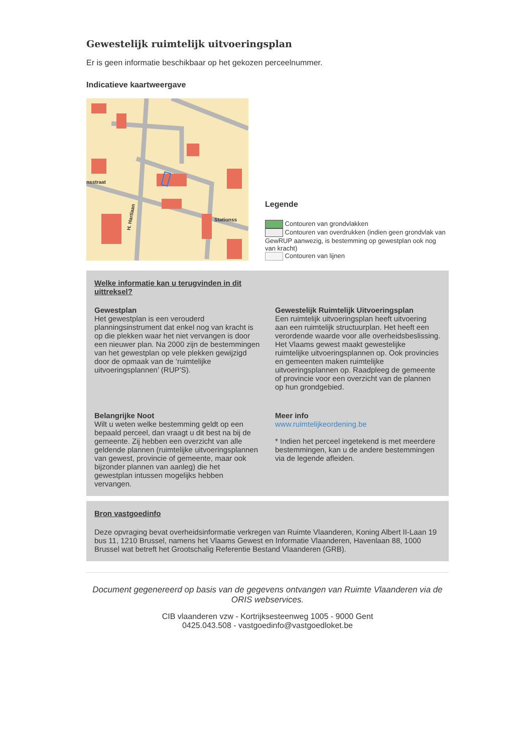Gewestelijk ruimtelijk uitvoeringsplan
Er is geen informatie beschikbaar op het gekozen perceelnummer.
Indicatieve kaartweergave
H. Hartlaan
nsstraat
Stationss
Legende
Contouren van grondvlakken
Contouren van overdrukken (indien geen grondvlak van GewRUP aanwezig, is bestemming op gewestplan ook nog van kracht)
Contouren van lijnen
Welke informatie kan u terugvinden in dit
uittreksel?
Gewestplan
Het gewestplan is een verouderd planningsinstrument dat enkel nog van kracht is op die plekken waar het niet vervangen is door een nieuwer plan. Na 2000 zijn de bestemmingen van het gewestplan op vele plekken gewijzigd door de opmaak van de ‘ruimtelijke uitvoeringsplannen’ (RUP’S).
Gewestelijk Ruimtelijk Uitvoeringsplan
Een ruimtelijk uitvoeringsplan heeft uitvoering aan een ruimtelijk structuurplan. Het heeft een verordende waarde voor alle overheidsbeslissing. Het Vlaams gewest maakt gewestelijke ruimtelijke uitvoeringsplannen op. Ook provincies en gemeenten maken ruimtelijke uitvoeringsplannen op. Raadpleeg de gemeente of provincie voor een overzicht van de plannen op hun grondgebied.
Belangrijke Noot
Wilt u weten welke bestemming geldt op een bepaald perceel, dan vraagt u dit best na bij de gemeente. Zij hebben een overzicht van alle geldende plannen (ruimtelijke uitvoeringsplannen van gewest, provincie of gemeente, maar ook bijzonder plannen van aanleg) die het gewestplan intussen mogelijks hebben vervangen.
Meer info
www.ruimtelijkeordening.be
* Indien het perceel ingetekend is met meerdere bestemmingen, kan u de andere bestemmingen via de legende afleiden.
Bron vastgoedinfo
Deze opvraging bevat overheidsinformatie verkregen van Ruimte Vlaanderen, Koning Albert II-Laan 19 bus 11, 1210 Brussel, namens het Vlaams Gewest en Informatie Vlaanderen, Havenlaan 88, 1000 Brussel wat betreft het Grootschalig Referentie Bestand Vlaanderen (GRB).
Document gegenereerd op basis van de gegevens ontvangen van Ruimte Vlaanderen via de ORIS webservices.
CIB vlaanderen vzw - Kortrijksesteenweg 1005 - 9000 Gent
0425.043.508 - vastgoedinfo@vastgoedloket.be